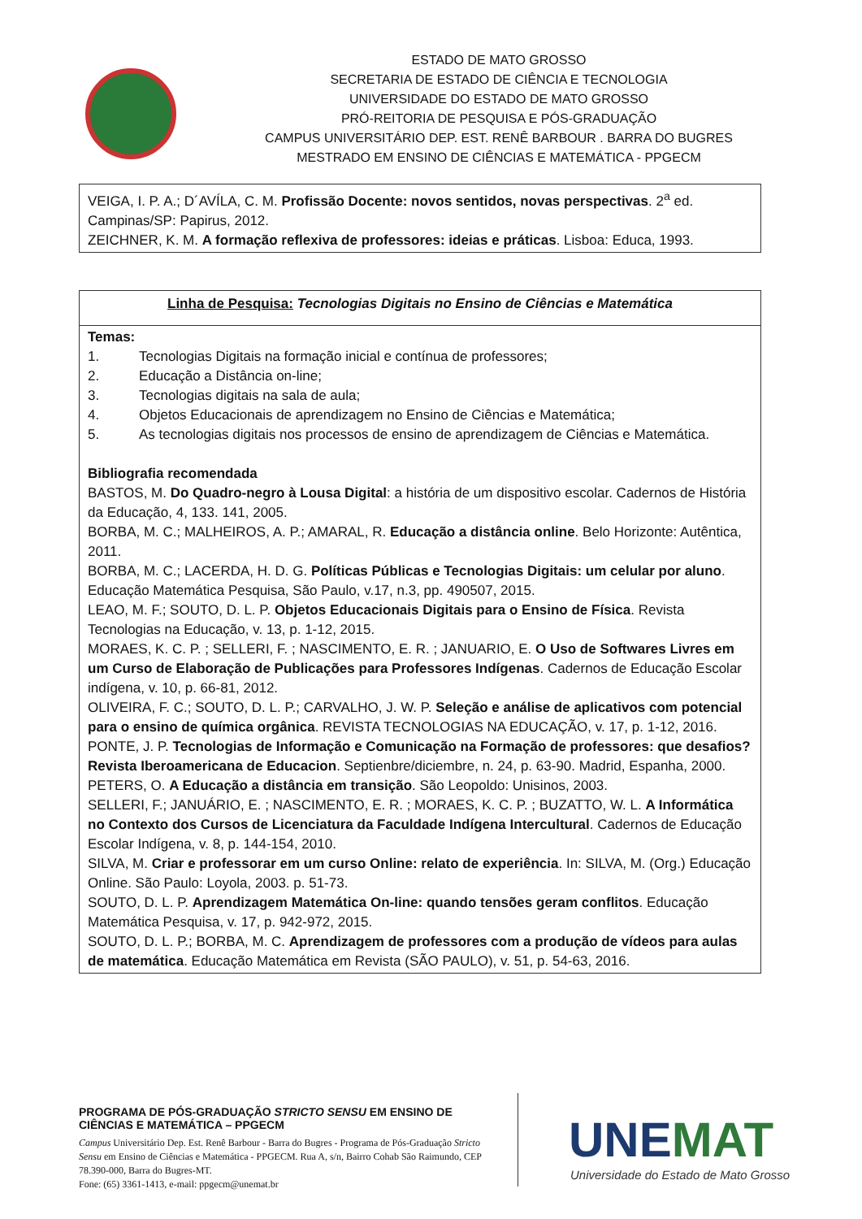ESTADO DE MATO GROSSO
SECRETARIA DE ESTADO DE CIÊNCIA E TECNOLOGIA
UNIVERSIDADE DO ESTADO DE MATO GROSSO
PRÓ-REITORIA DE PESQUISA E PÓS-GRADUAÇÃO
CAMPUS UNIVERSITÁRIO DEP. EST. RENÊ BARBOUR . BARRA DO BUGRES
MESTRADO EM ENSINO DE CIÊNCIAS E MATEMÁTICA - PPGECM
| VEIGA, I. P. A.; D´AVÍLA, C. M. Profissão Docente: novos sentidos, novas perspectivas . 2<sup>a</sup> ed. Campinas/SP: Papirus, 2012. ZEICHNER, K. M. A formação reflexiva de professores: ideias e práticas . Lisboa: Educa, 1993. |
| Linha de Pesquisa: Tecnologias Digitais no Ensino de Ciências e Matemática |
| Temas: 1. Tecnologias Digitais na formação inicial e contínua de professores; 2. Educação a Distância on-line; 3. Tecnologias digitais na sala de aula; 4. Objetos Educacionais de aprendizagem no Ensino de Ciências e Matemática; 5. As tecnologias digitais nos processos de ensino de aprendizagem de Ciências e Matemática. Bibliografia recomendada BASTOS, M. Do Quadro-negro à Lousa Digital : a história de um dispositivo escolar. Cadernos de História da Educação, 4, 133. 141, 2005. BORBA, M. C.; MALHEIROS, A. P.; AMARAL, R. Educação a distância online . Belo Horizonte: Autêntica, 2011. BORBA, M. C.; LACERDA, H. D. G. Políticas Públicas e Tecnologias Digitais: um celular por aluno . Educação Matemática Pesquisa, São Paulo, v.17, n.3, pp. 490507, 2015. LEAO, M. F.; SOUTO, D. L. P. Objetos Educacionais Digitais para o Ensino de Física . Revista Tecnologias na Educação, v. 13, p. 1-12, 2015. MORAES, K. C. P. ; SELLERI, F. ; NASCIMENTO, E. R. ; JANUARIO, E. O Uso de Softwares Livres em um Curso de Elaboração de Publicações para Professores Indígenas . Cadernos de Educação Escolar indígena, v. 10, p. 66-81, 2012. OLIVEIRA, F. C.; SOUTO, D. L. P.; CARVALHO, J. W. P. Seleção e análise de aplicativos com potencial para o ensino de química orgânica . REVISTA TECNOLOGIAS NA EDUCAÇÃO, v. 17, p. 1-12, 2016. PONTE, J. P. Tecnologias de Informação e Comunicação na Formação de professores: que desafios? Revista Iberoamericana de Educacion . Septienbre/diciembre, n. 24, p. 63-90. Madrid, Espanha, 2000. PETERS, O. A Educação a distância em transição . São Leopoldo: Unisinos, 2003. SELLERI, F.; JANUÁRIO, E. ; NASCIMENTO, E. R. ; MORAES, K. C. P. ; BUZATTO, W. L. A Informática no Contexto dos Cursos de Licenciatura da Faculdade Indígena Intercultural . Cadernos de Educação Escolar Indígena, v. 8, p. 144-154, 2010. SILVA, M. Criar e professorar em um curso Online: relato de experiência . In: SILVA, M. (Org.) Educação Online. São Paulo: Loyola, 2003. p. 51-73. SOUTO, D. L. P. Aprendizagem Matemática On-line: quando tensões geram conflitos . Educação Matemática Pesquisa, v. 17, p. 942-972, 2015. SOUTO, D. L. P.; BORBA, M. C. Aprendizagem de professores com a produção de vídeos para aulas de matemática . Educação Matemática em Revista (SÃO PAULO), v. 51, p. 54-63, 2016. |
PROGRAMA DE PÓS-GRADUAÇÃO STRICTO SENSU EM ENSINO DE CIÊNCIAS E MATEMÁTICA – PPGECM
Campus Universitário Dep. Est. Renê Barbour - Barra do Bugres - Programa de Pós-Graduação Stricto Sensu em Ensino de Ciências e Matemática - PPGECM. Rua A, s/n, Bairro Cohab São Raimundo, CEP 78.390-000, Barra do Bugres-MT.
Fone: (65) 3361-1413, e-mail: ppgecm@unemat.br
UNEMAT
Universidade do Estado de Mato Grosso